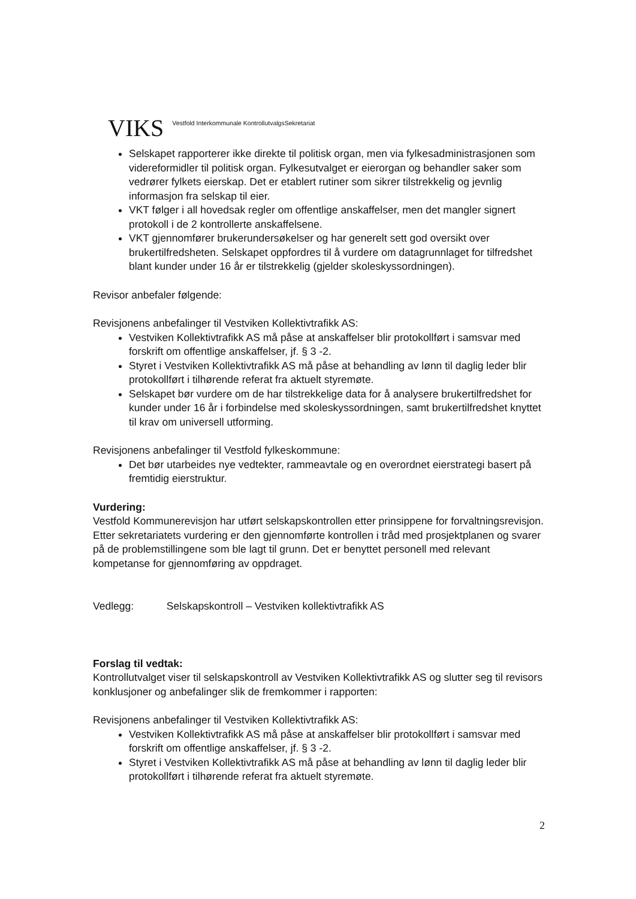VIKS Vestfold Interkommunale KontrollutvalgsSekretariat
Selskapet rapporterer ikke direkte til politisk organ, men via fylkesadministrasjonen som videreformidler til politisk organ. Fylkesutvalget er eierorgan og behandler saker som vedrører fylkets eierskap. Det er etablert rutiner som sikrer tilstrekkelig og jevnlig informasjon fra selskap til eier.
VKT følger i all hovedsak regler om offentlige anskaffelser, men det mangler signert protokoll i de 2 kontrollerte anskaffelsene.
VKT gjennomfører brukerundersøkelser og har generelt sett god oversikt over brukertilfredsheten. Selskapet oppfordres til å vurdere om datagrunnlaget for tilfredshet blant kunder under 16 år er tilstrekkelig (gjelder skoleskyssordningen).
Revisor anbefaler følgende:
Revisjonens anbefalinger til Vestviken Kollektivtrafikk AS:
Vestviken Kollektivtrafikk AS må påse at anskaffelser blir protokollført i samsvar med forskrift om offentlige anskaffelser, jf. § 3 -2.
Styret i Vestviken Kollektivtrafikk AS må påse at behandling av lønn til daglig leder blir protokollført i tilhørende referat fra aktuelt styremøte.
Selskapet bør vurdere om de har tilstrekkelige data for å analysere brukertilfredshet for kunder under 16 år i forbindelse med skoleskyssordningen, samt brukertilfredshet knyttet til krav om universell utforming.
Revisjonens anbefalinger til Vestfold fylkeskommune:
Det bør utarbeides nye vedtekter, rammeavtale og en overordnet eierstrategi basert på fremtidig eierstruktur.
Vurdering:
Vestfold Kommunerevisjon har utført selskapskontrollen etter prinsippene for forvaltningsrevisjon. Etter sekretariatets vurdering er den gjennomførte kontrollen i tråd med prosjektplanen og svarer på de problemstillingene som ble lagt til grunn. Det er benyttet personell med relevant kompetanse for gjennomføring av oppdraget.
Vedlegg: Selskapskontroll – Vestviken kollektivtrafikk AS
Forslag til vedtak:
Kontrollutvalget viser til selskapskontroll av Vestviken Kollektivtrafikk AS og slutter seg til revisors konklusjoner og anbefalinger slik de fremkommer i rapporten:
Revisjonens anbefalinger til Vestviken Kollektivtrafikk AS:
Vestviken Kollektivtrafikk AS må påse at anskaffelser blir protokollført i samsvar med forskrift om offentlige anskaffelser, jf. § 3 -2.
Styret i Vestviken Kollektivtrafikk AS må påse at behandling av lønn til daglig leder blir protokollført i tilhørende referat fra aktuelt styremøte.
2